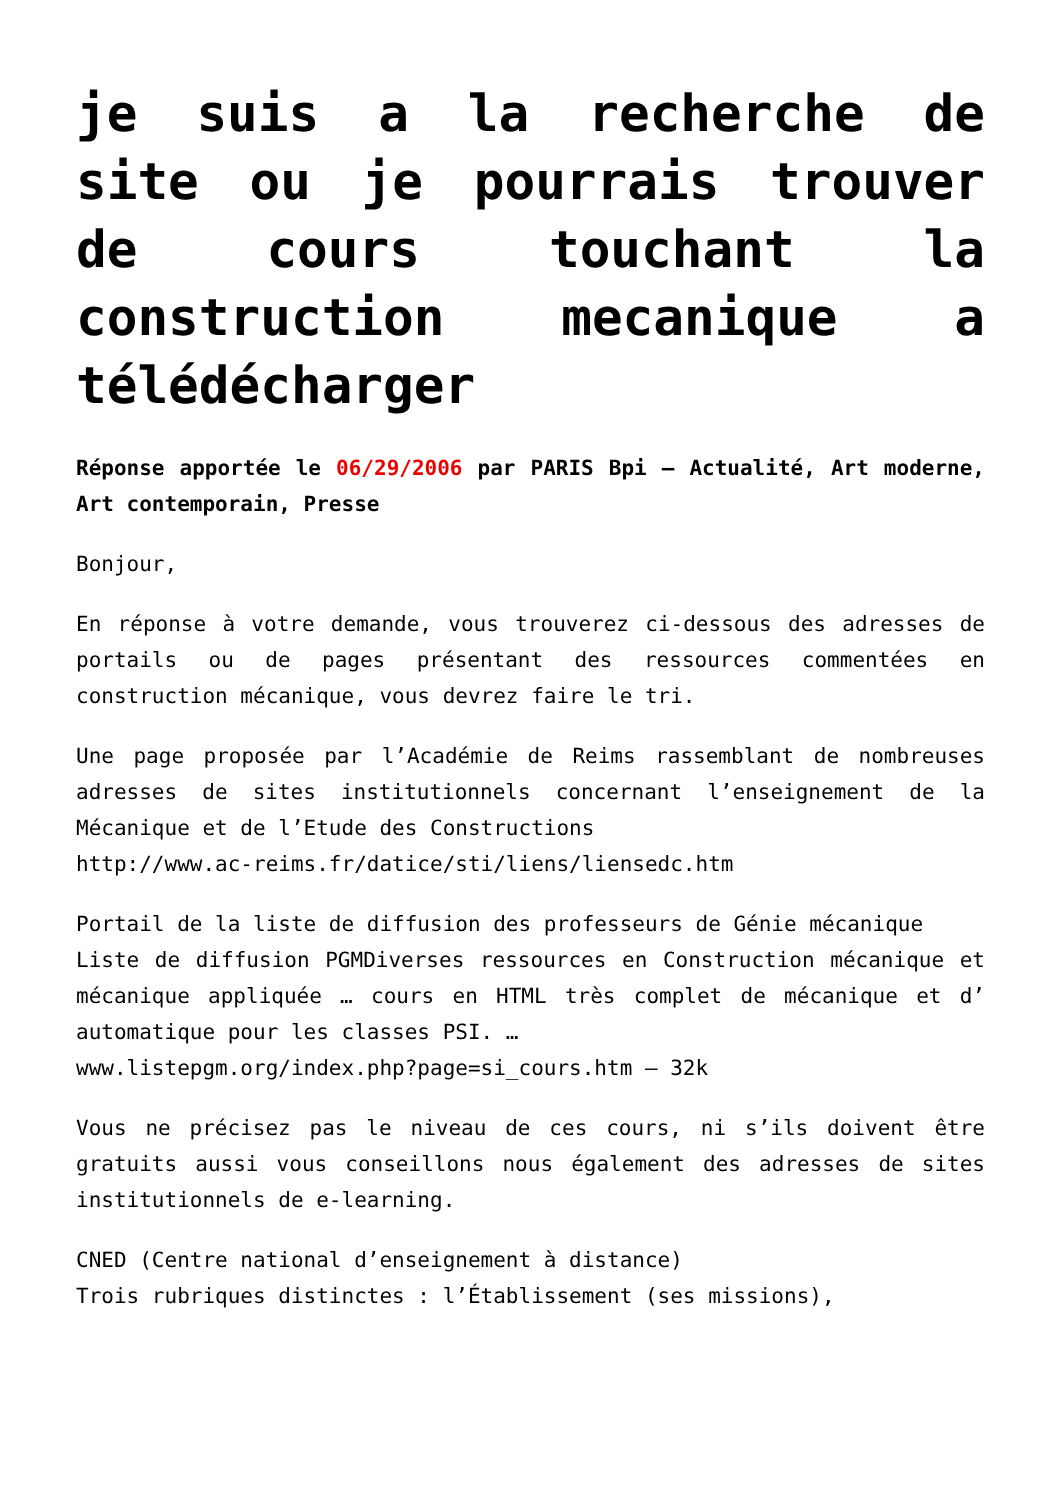je suis a la recherche de site ou je pourrais trouver de cours touchant la construction mecanique a télédécharger
Réponse apportée le 06/29/2006 par PARIS Bpi – Actualité, Art moderne, Art contemporain, Presse
Bonjour,
En réponse à votre demande, vous trouverez ci-dessous des adresses de portails ou de pages présentant des ressources commentées en construction mécanique, vous devrez faire le tri.
Une page proposée par l’Académie de Reims rassemblant de nombreuses adresses de sites institutionnels concernant l’enseignement de la Mécanique et de l’Etude des Constructions
http://www.ac-reims.fr/datice/sti/liens/liensedc.htm
Portail de la liste de diffusion des professeurs de Génie mécanique
Liste de diffusion PGMDiverses ressources en Construction mécanique et mécanique appliquée … cours en HTML très complet de mécanique et d’ automatique pour les classes PSI. …
www.listepgm.org/index.php?page=si_cours.htm – 32k
Vous ne précisez pas le niveau de ces cours, ni s’ils doivent être gratuits aussi vous conseillons nous également des adresses de sites institutionnels de e-learning.
CNED (Centre national d’enseignement à distance)
Trois rubriques distinctes : l’Établissement (ses missions),